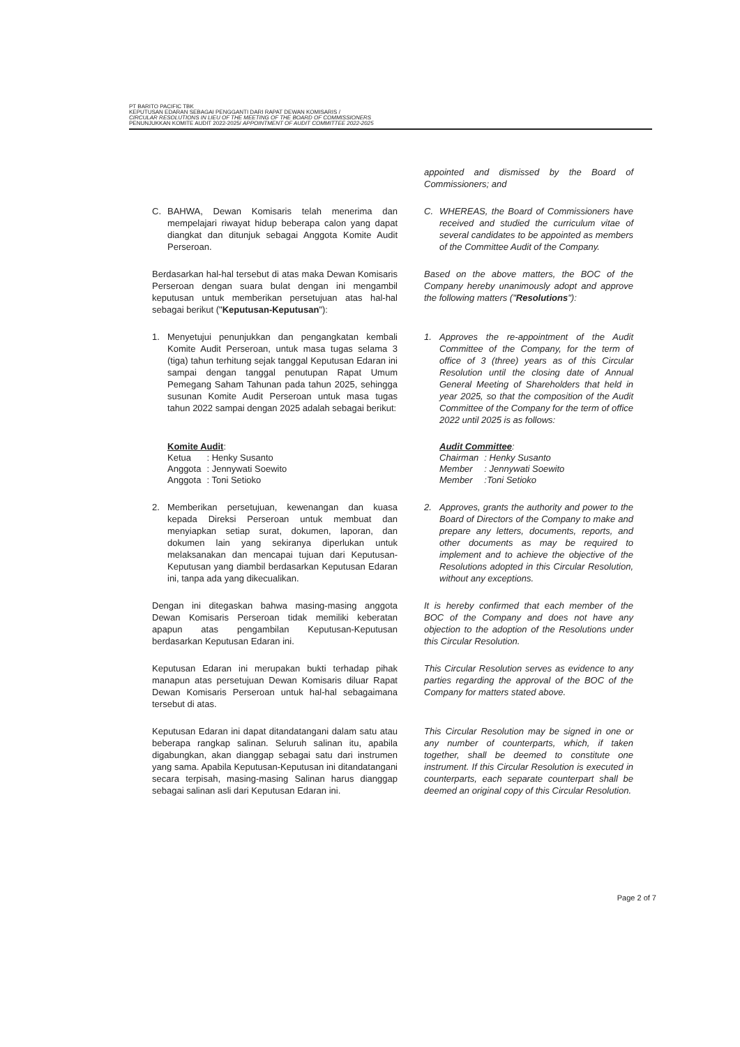PT BARITO PACIFIC TBK
KEPUTUSAN EDARAN SEBAGAI PENGGANTI DARI RAPAT DEWAN KOMISARIS /
CIRCULAR RESOLUTIONS IN LIEU OF THE MEETING OF THE BOARD OF COMMISSIONERS
PENUNJUKKAN KOMITE AUDIT 2022-2025/ APPOINTMENT OF AUDIT COMMITTEE 2022-2025
appointed and dismissed by the Board of Commissioners; and
C. BAHWA, Dewan Komisaris telah menerima dan mempelajari riwayat hidup beberapa calon yang dapat diangkat dan ditunjuk sebagai Anggota Komite Audit Perseroan.
C. WHEREAS, the Board of Commissioners have received and studied the curriculum vitae of several candidates to be appointed as members of the Committee Audit of the Company.
Berdasarkan hal-hal tersebut di atas maka Dewan Komisaris Perseroan dengan suara bulat dengan ini mengambil keputusan untuk memberikan persetujuan atas hal-hal sebagai berikut ("Keputusan-Keputusan"):
Based on the above matters, the BOC of the Company hereby unanimously adopt and approve the following matters ("Resolutions"):
1. Menyetujui penunjukkan dan pengangkatan kembali Komite Audit Perseroan, untuk masa tugas selama 3 (tiga) tahun terhitung sejak tanggal Keputusan Edaran ini sampai dengan tanggal penutupan Rapat Umum Pemegang Saham Tahunan pada tahun 2025, sehingga susunan Komite Audit Perseroan untuk masa tugas tahun 2022 sampai dengan 2025 adalah sebagai berikut:
1. Approves the re-appointment of the Audit Committee of the Company, for the term of office of 3 (three) years as of this Circular Resolution until the closing date of Annual General Meeting of Shareholders that held in year 2025, so that the composition of the Audit Committee of the Company for the term of office 2022 until 2025 is as follows:
| Komite Audit : | |
| Ketua | : Henky Susanto |
| Anggota | : Jennywati Soewito |
| Anggota | : Toni Setioko |
| Audit Committee : | |
| Chairman | : Henky Susanto |
| Member | : Jennywati Soewito |
| Member | :Toni Setioko |
2. Memberikan persetujuan, kewenangan dan kuasa kepada Direksi Perseroan untuk membuat dan menyiapkan setiap surat, dokumen, laporan, dan dokumen lain yang sekiranya diperlukan untuk melaksanakan dan mencapai tujuan dari Keputusan-Keputusan yang diambil berdasarkan Keputusan Edaran ini, tanpa ada yang dikecualikan.
2. Approves, grants the authority and power to the Board of Directors of the Company to make and prepare any letters, documents, reports, and other documents as may be required to implement and to achieve the objective of the Resolutions adopted in this Circular Resolution, without any exceptions.
Dengan ini ditegaskan bahwa masing-masing anggota Dewan Komisaris Perseroan tidak memiliki keberatan apapun atas pengambilan Keputusan-Keputusan berdasarkan Keputusan Edaran ini.
It is hereby confirmed that each member of the BOC of the Company and does not have any objection to the adoption of the Resolutions under this Circular Resolution.
Keputusan Edaran ini merupakan bukti terhadap pihak manapun atas persetujuan Dewan Komisaris diluar Rapat Dewan Komisaris Perseroan untuk hal-hal sebagaimana tersebut di atas.
This Circular Resolution serves as evidence to any parties regarding the approval of the BOC of the Company for matters stated above.
Keputusan Edaran ini dapat ditandatangani dalam satu atau beberapa rangkap salinan. Seluruh salinan itu, apabila digabungkan, akan dianggap sebagai satu dari instrumen yang sama. Apabila Keputusan-Keputusan ini ditandatangani secara terpisah, masing-masing Salinan harus dianggap sebagai salinan asli dari Keputusan Edaran ini.
This Circular Resolution may be signed in one or any number of counterparts, which, if taken together, shall be deemed to constitute one instrument. If this Circular Resolution is executed in counterparts, each separate counterpart shall be deemed an original copy of this Circular Resolution.
Page 2 of 7